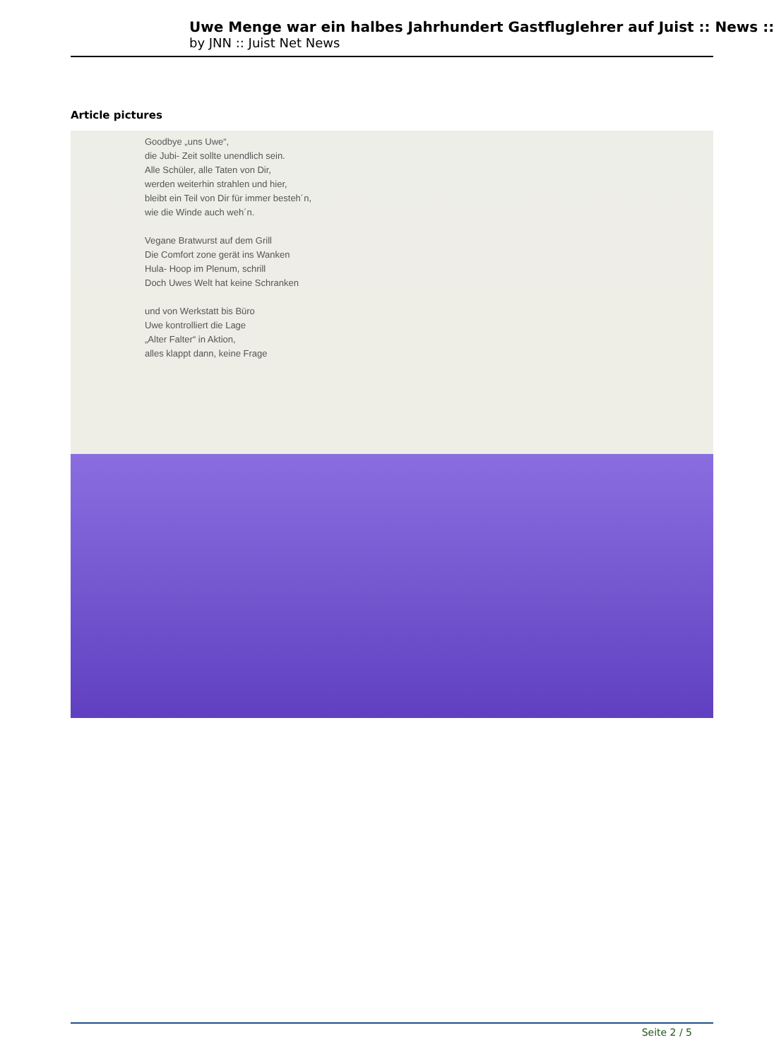Uwe Menge war ein halbes Jahrhundert Gastfluglehrer auf Juist :: News ::
by JNN :: Juist Net News
Article pictures
Goodbye „uns Uwe“,
die Jubi- Zeit sollte unendlich sein.
Alle Schüler, alle Taten von Dir,
werden weiterhin strahlen und hier,
bleibt ein Teil von Dir für immer besteh´n,
wie die Winde auch weh´n.
Vegane Bratwurst auf dem Grill
Die Comfort zone gerät ins Wanken
Hula- Hoop im Plenum, schrill
Doch Uwes Welt hat keine Schranken
und von Werkstatt bis Büro
Uwe kontrolliert die Lage
„Alter Falter“ in Aktion,
alles klappt dann, keine Frage
Seite 2 / 5